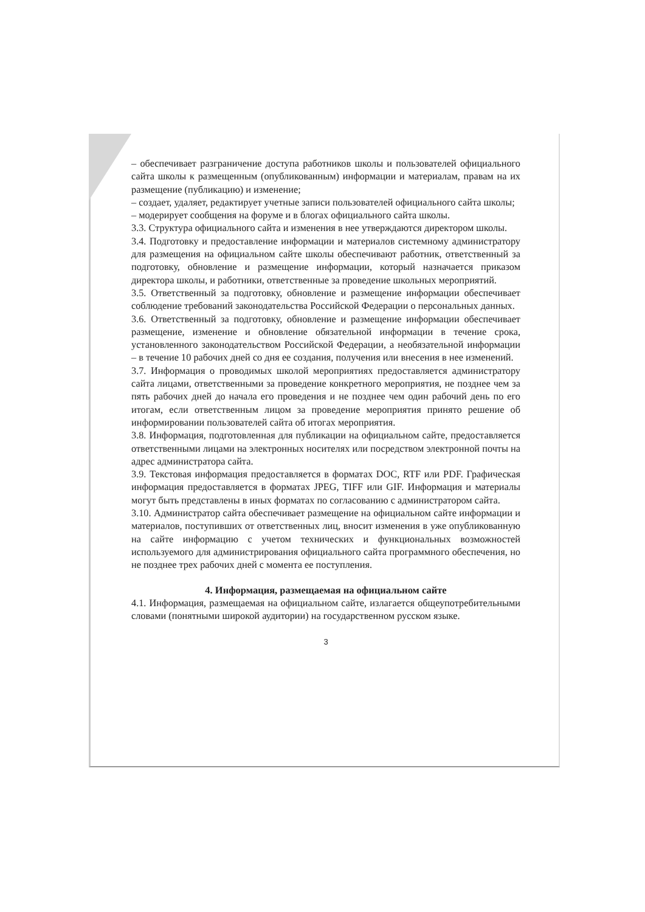– обеспечивает разграничение доступа работников школы и пользователей официального сайта школы к размещенным (опубликованным) информации и материалам, правам на их размещение (публикацию) и изменение;
– создает, удаляет, редактирует учетные записи пользователей официального сайта школы;
– модерирует сообщения на форуме и в блогах официального сайта школы.
3.3. Структура официального сайта и изменения в нее утверждаются директором школы.
3.4. Подготовку и предоставление информации и материалов системному администратору для размещения на официальном сайте школы обеспечивают работник, ответственный за подготовку, обновление и размещение информации, который назначается приказом директора школы, и работники, ответственные за проведение школьных мероприятий.
3.5. Ответственный за подготовку, обновление и размещение информации обеспечивает соблюдение требований законодательства Российской Федерации о персональных данных.
3.6. Ответственный за подготовку, обновление и размещение информации обеспечивает размещение, изменение и обновление обязательной информации в течение срока, установленного законодательством Российской Федерации, а необязательной информации – в течение 10 рабочих дней со дня ее создания, получения или внесения в нее изменений.
3.7. Информация о проводимых школой мероприятиях предоставляется администратору сайта лицами, ответственными за проведение конкретного мероприятия, не позднее чем за пять рабочих дней до начала его проведения и не позднее чем один рабочий день по его итогам, если ответственным лицом за проведение мероприятия принято решение об информировании пользователей сайта об итогах мероприятия.
3.8. Информация, подготовленная для публикации на официальном сайте, предоставляется ответственными лицами на электронных носителях или посредством электронной почты на адрес администратора сайта.
3.9. Текстовая информация предоставляется в форматах DOC, RTF или PDF. Графическая информация предоставляется в форматах JPEG, TIFF или GIF. Информация и материалы могут быть представлены в иных форматах по согласованию с администратором сайта.
3.10. Администратор сайта обеспечивает размещение на официальном сайте информации и материалов, поступивших от ответственных лиц, вносит изменения в уже опубликованную на сайте информацию с учетом технических и функциональных возможностей используемого для администрирования официального сайта программного обеспечения, но не позднее трех рабочих дней с момента ее поступления.
4. Информация, размещаемая на официальном сайте
4.1. Информация, размещаемая на официальном сайте, излагается общеупотребительными словами (понятными широкой аудитории) на государственном русском языке.
3